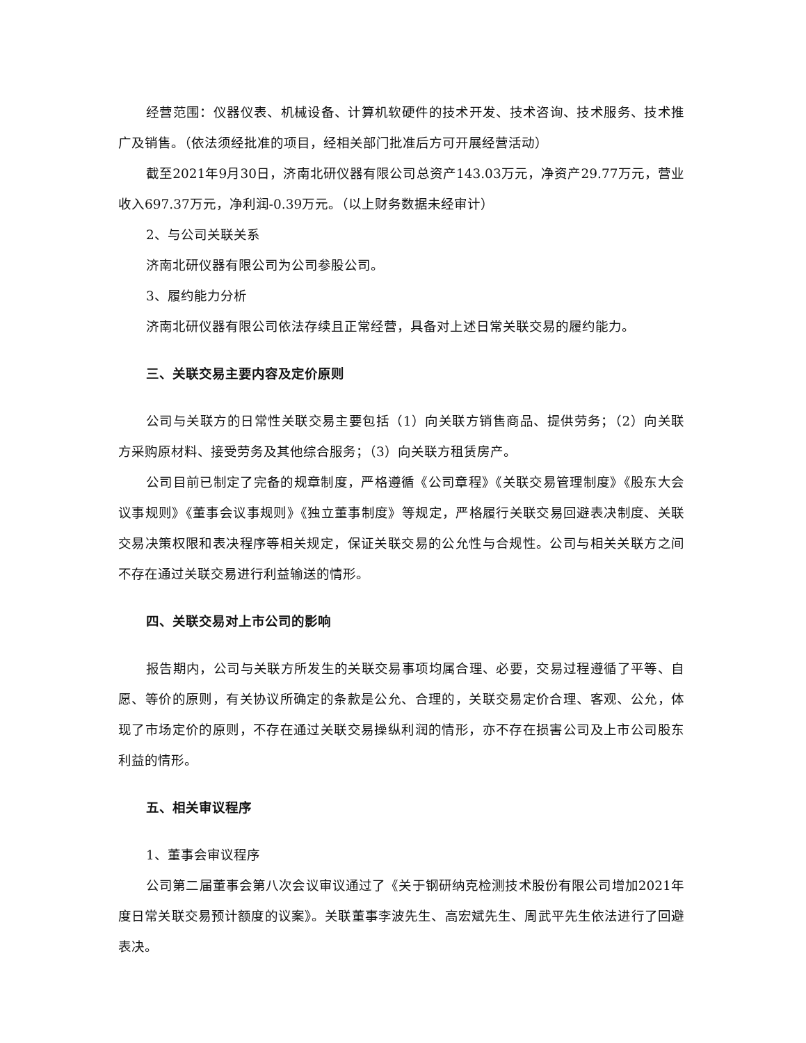经营范围：仪器仪表、机械设备、计算机软硬件的技术开发、技术咨询、技术服务、技术推广及销售。（依法须经批准的项目，经相关部门批准后方可开展经营活动）
截至2021年9月30日，济南北研仪器有限公司总资产143.03万元，净资产29.77万元，营业收入697.37万元，净利润-0.39万元。（以上财务数据未经审计）
2、与公司关联关系
济南北研仪器有限公司为公司参股公司。
3、履约能力分析
济南北研仪器有限公司依法存续且正常经营，具备对上述日常关联交易的履约能力。
三、关联交易主要内容及定价原则
公司与关联方的日常性关联交易主要包括（1）向关联方销售商品、提供劳务；（2）向关联方采购原材料、接受劳务及其他综合服务；（3）向关联方租赁房产。
公司目前已制定了完备的规章制度，严格遵循《公司章程》《关联交易管理制度》《股东大会议事规则》《董事会议事规则》《独立董事制度》等规定，严格履行关联交易回避表决制度、关联交易决策权限和表决程序等相关规定，保证关联交易的公允性与合规性。公司与相关关联方之间不存在通过关联交易进行利益输送的情形。
四、关联交易对上市公司的影响
报告期内，公司与关联方所发生的关联交易事项均属合理、必要，交易过程遵循了平等、自愿、等价的原则，有关协议所确定的条款是公允、合理的，关联交易定价合理、客观、公允，体现了市场定价的原则，不存在通过关联交易操纵利润的情形，亦不存在损害公司及上市公司股东利益的情形。
五、相关审议程序
1、董事会审议程序
公司第二届董事会第八次会议审议通过了《关于钢研纳克检测技术股份有限公司增加2021年度日常关联交易预计额度的议案》。关联董事李波先生、高宏斌先生、周武平先生依法进行了回避表决。